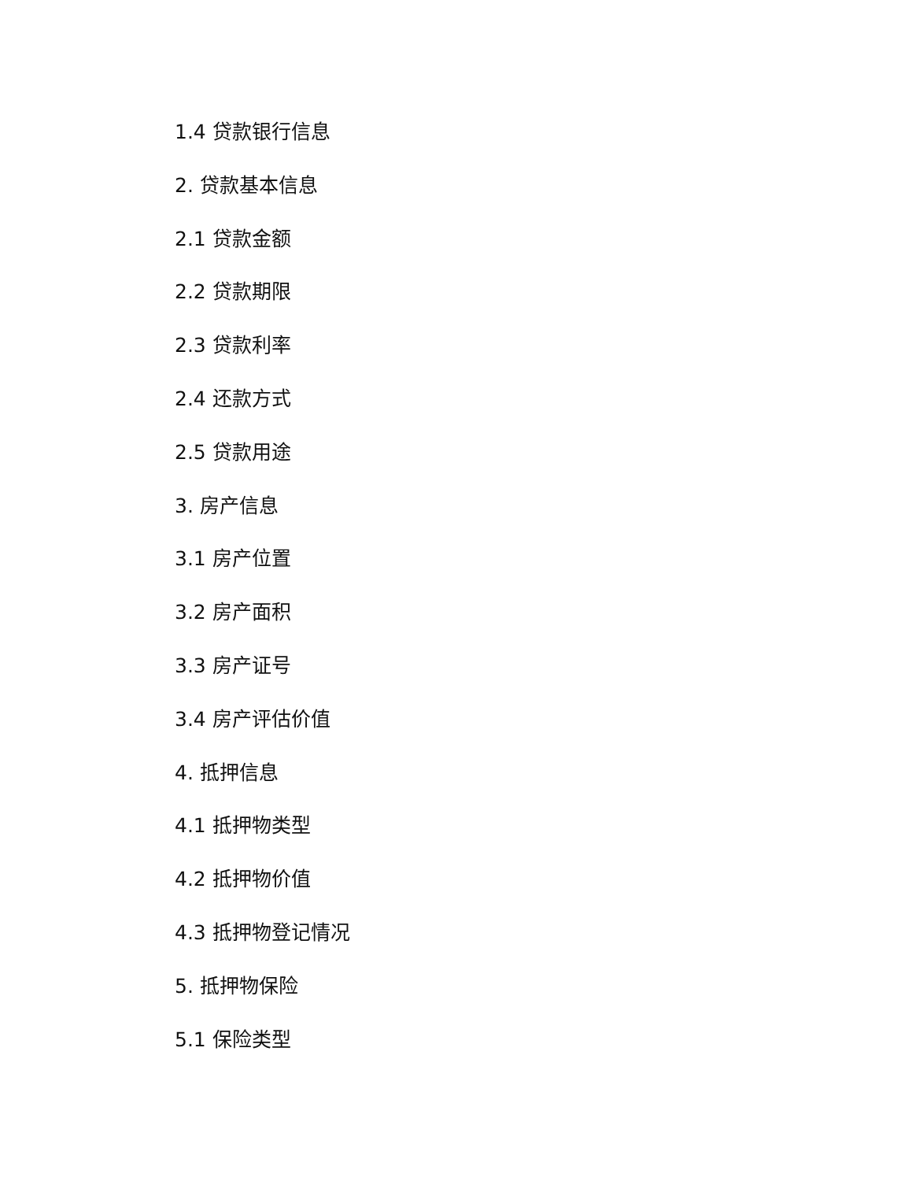1.4 贷款银行信息
2. 贷款基本信息
2.1 贷款金额
2.2 贷款期限
2.3 贷款利率
2.4 还款方式
2.5 贷款用途
3. 房产信息
3.1 房产位置
3.2 房产面积
3.3 房产证号
3.4 房产评估价值
4. 抵押信息
4.1 抵押物类型
4.2 抵押物价值
4.3 抵押物登记情况
5. 抵押物保险
5.1 保险类型